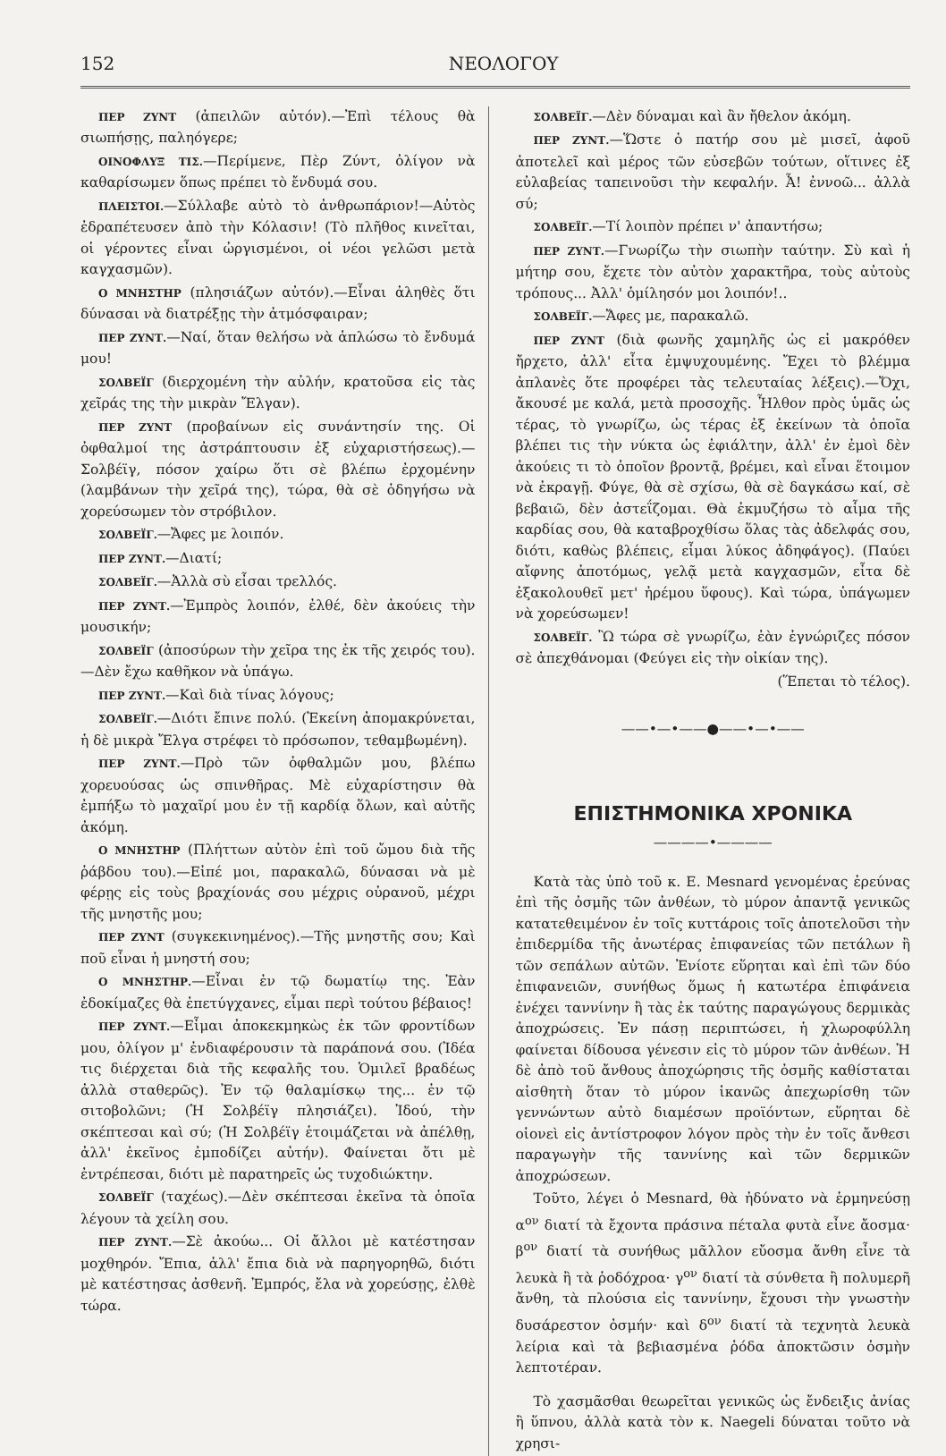152 ΝΕΟΛΟΓΟΥ
ΠΕΡ ΖΥΝΤ (ἀπειλῶν αὐτόν).—Ἐπὶ τέλους θὰ σιωπήσῃς, παληόγερε;
ΟΙΝΟΦΛΥΞ ΤΙΣ.—Περίμενε, Πὲρ Ζύντ, ὀλίγον νὰ καθαρίσωμεν ὅπως πρέπει τὸ ἔνδυμά σου.
ΠΛΕΙΣΤΟΙ.—Σύλλαβε αὐτὸ τὸ ἀνθρωπάριον!—Αὐτὸς ἐδραπέτευσεν ἀπὸ τὴν Κόλασιν! (Τὸ πλῆθος κινεῖται, οἱ γέροντες εἶναι ὠργισμένοι, οἱ νέοι γελῶσι μετὰ καγχασμῶν).
Ο ΜΝΗΣΤΗΡ (πλησιάζων αὐτόν).—Εἶναι ἀληθὲς ὅτι δύνασαι νὰ διατρέξῃς τὴν ἀτμόσφαιραν;
ΠΕΡ ΖΥΝΤ.—Ναί, ὅταν θελήσω νὰ ἁπλώσω τὸ ἔνδυμά μου!
ΣΟΛΒΕΪΓ (διερχομένη τὴν αὐλήν, κρατοῦσα εἰς τὰς χεῖράς της τὴν μικρὰν Ἔλγαν).
ΠΕΡ ΖΥΝΤ (προβαίνων εἰς συνάντησίν της. Οἱ ὀφθαλμοί της ἀστράπτουσιν ἐξ εὐχαριστήσεως).—Σολβέϊγ, πόσον χαίρω ὅτι σὲ βλέπω ἐρχομένην (λαμβάνων τὴν χεῖρά της), τώρα, θὰ σὲ ὁδηγήσω νὰ χορεύσωμεν τὸν στρόβιλον.
ΣΟΛΒΕΪΓ.—Ἄφες με λοιπόν.
ΠΕΡ ΖΥΝΤ.—Διατί;
ΣΟΛΒΕΪΓ.—Ἀλλὰ σὺ εἶσαι τρελλός.
ΠΕΡ ΖΥΝΤ.—Ἐμπρὸς λοιπόν, ἐλθέ, δὲν ἀκούεις τὴν μουσικήν;
ΣΟΛΒΕΪΓ (ἀποσύρων τὴν χεῖρα της ἐκ τῆς χειρός του).—Δὲν ἔχω καθῆκον νὰ ὑπάγω.
ΠΕΡ ΖΥΝΤ.—Καὶ διὰ τίνας λόγους;
ΣΟΛΒΕΪΓ.—Διότι ἔπινε πολύ. (Ἐκείνη ἀπομακρύνεται, ἡ δὲ μικρὰ Ἔλγα στρέφει τὸ πρόσωπον, τεθαμβωμένη).
ΠΕΡ ΖΥΝΤ.—Πρὸ τῶν ὀφθαλμῶν μου, βλέπω χορευούσας ὡς σπινθῆρας. Μὲ εὐχαρίστησιν θὰ ἐμπήξω τὸ μαχαῖρί μου ἐν τῇ καρδίᾳ ὅλων, καὶ αὐτῆς ἀκόμη.
Ο ΜΝΗΣΤΗΡ (Πλήττων αὐτὸν ἐπὶ τοῦ ὤμου διὰ τῆς ῥάβδου του).—Εἰπέ μοι, παρακαλῶ, δύνασαι νὰ μὲ φέρῃς εἰς τοὺς βραχίονάς σου μέχρις οὐρανοῦ, μέχρι τῆς μνηστῆς μου;
ΠΕΡ ΖΥΝΤ (συγκεκινημένος).—Τῆς μνηστῆς σου; Καὶ ποῦ εἶναι ἡ μνηστή σου;
Ο ΜΝΗΣΤΗΡ.—Εἶναι ἐν τῷ δωματίῳ της. Ἐὰν ἐδοκίμαζες θὰ ἐπετύγχανες, εἶμαι περὶ τούτου βέβαιος!
ΠΕΡ ΖΥΝΤ.—Εἶμαι ἀποκεκμηκὼς ἐκ τῶν φροντίδων μου, ὀλίγον μ' ἐνδιαφέρουσιν τὰ παράπονά σου. (Ἰδέα τις διέρχεται διὰ τῆς κεφαλῆς του. Ὁμιλεῖ βραδέως ἀλλὰ σταθερῶς). Ἐν τῷ θαλαμίσκῳ της... ἐν τῷ σιτοβολῶνι; (Ἡ Σολβέϊγ πλησιάζει). Ἰδού, τὴν σκέπτεσαι καὶ σύ; (Ἡ Σολβέϊγ ἑτοιμάζεται νὰ ἀπέλθῃ, ἀλλ' ἐκεῖνος ἐμποδίζει αὐτήν). Φαίνεται ὅτι μὲ ἐντρέπεσαι, διότι μὲ παρατηρεῖς ὡς τυχοδιώκτην.
ΣΟΛΒΕΪΓ (ταχέως).—Δὲν σκέπτεσαι ἐκεῖνα τὰ ὁποῖα λέγουν τὰ χείλη σου.
ΠΕΡ ΖΥΝΤ.—Σὲ ἀκούω... Οἱ ἄλλοι μὲ κατέστησαν μοχθηρόν. Ἔπια, ἀλλ' ἔπια διὰ νὰ παρηγορηθῶ, διότι μὲ κατέστησας ἀσθενῆ. Ἐμπρός, ἔλα νὰ χορεύσῃς, ἐλθὲ τώρα.
ΣΟΛΒΕΪΓ.—Δὲν δύναμαι καὶ ἂν ἤθελον ἀκόμη.
ΠΕΡ ΖΥΝΤ.—Ὥστε ὁ πατήρ σου μὲ μισεῖ, ἀφοῦ ἀποτελεῖ καὶ μέρος τῶν εὐσεβῶν τούτων, οἵτινες ἐξ εὐλαβείας ταπεινοῦσι τὴν κεφαλήν. Ἆ! ἐννοῶ... ἀλλὰ σύ;
ΣΟΛΒΕΪΓ.—Τί λοιπὸν πρέπει ν' ἀπαντήσω;
ΠΕΡ ΖΥΝΤ.—Γνωρίζω τὴν σιωπὴν ταύτην. Σὺ καὶ ἡ μήτηρ σου, ἔχετε τὸν αὐτὸν χαρακτῆρα, τοὺς αὐτοὺς τρόπους... Ἀλλ' ὁμίλησόν μοι λοιπόν!..
ΣΟΛΒΕΪΓ.—Ἄφες με, παρακαλῶ.
ΠΕΡ ΖΥΝΤ (διὰ φωνῆς χαμηλῆς ὡς εἰ μακρόθεν ἤρχετο, ἀλλ' εἶτα ἐμψυχουμένης. Ἔχει τὸ βλέμμα ἀπλανὲς ὅτε προφέρει τὰς τελευταίας λέξεις).—Ὄχι, ἄκουσέ με καλά, μετὰ προσοχῆς. Ἦλθον πρὸς ὑμᾶς ὡς τέρας, τὸ γνωρίζω, ὡς τέρας ἐξ ἐκείνων τὰ ὁποῖα βλέπει τις τὴν νύκτα ὡς ἐφιάλτην, ἀλλ' ἐν ἐμοὶ δὲν ἀκούεις τι τὸ ὁποῖον βροντᾷ, βρέμει, καὶ εἶναι ἕτοιμον νὰ ἐκραγῇ. Φύγε, θὰ σὲ σχίσω, θὰ σὲ δαγκάσω καί, σὲ βεβαιῶ, δὲν ἀστεΐζομαι. Θὰ ἐκμυζήσω τὸ αἷμα τῆς καρδίας σου, θὰ καταβροχθίσω ὅλας τὰς ἀδελφάς σου, διότι, καθὼς βλέπεις, εἶμαι λύκος ἀδηφάγος). (Παύει αἴφνης ἀποτόμως, γελᾷ μετὰ καγχασμῶν, εἶτα δὲ ἐξακολουθεῖ μετ' ἠρέμου ὕφους). Καὶ τώρα, ὑπάγωμεν νὰ χορεύσωμεν!
ΣΟΛΒΕΪΓ. Ὢ τώρα σὲ γνωρίζω, ἐὰν ἐγνώριζες πόσον σὲ ἀπεχθάνομαι (Φεύγει εἰς τὴν οἰκίαν της).
(Ἕπεται τὸ τέλος).
——•—•——●——•—•——
ΕΠΙΣΤΗΜΟΝΙΚΑ ΧΡΟΝΙΚΑ
————•————
Κατὰ τὰς ὑπὸ τοῦ κ. E. Mesnard γενομένας ἐρεύνας ἐπὶ τῆς ὀσμῆς τῶν ἀνθέων, τὸ μύρον ἀπαντᾷ γενικῶς κατατεθειμένον ἐν τοῖς κυττάροις τοῖς ἀποτελοῦσι τὴν ἐπιδερμίδα τῆς ἀνωτέρας ἐπιφανείας τῶν πετάλων ἢ τῶν σεπάλων αὐτῶν. Ἐνίοτε εὕρηται καὶ ἐπὶ τῶν δύο ἐπιφανειῶν, συνήθως ὅμως ἡ κατωτέρα ἐπιφάνεια ἐνέχει ταννίνην ἢ τὰς ἐκ ταύτης παραγώγους δερμικὰς ἀποχρώσεις. Ἐν πάσῃ περιπτώσει, ἡ χλωροφύλλη φαίνεται δίδουσα γένεσιν εἰς τὸ μύρον τῶν ἀνθέων. Ἡ δὲ ἀπὸ τοῦ ἄνθους ἀποχώρησις τῆς ὀσμῆς καθίσταται αἰσθητὴ ὅταν τὸ μύρον ἱκανῶς ἀπεχωρίσθη τῶν γεννώντων αὐτὸ διαμέσων προϊόντων, εὕρηται δὲ οἱονεὶ εἰς ἀντίστροφον λόγον πρὸς τὴν ἐν τοῖς ἄνθεσι παραγωγὴν τῆς ταννίνης καὶ τῶν δερμικῶν ἀποχρώσεων.
Τοῦτο, λέγει ὁ Mesnard, θὰ ἠδύνατο νὰ ἑρμηνεύσῃ α<sup>ον</sup> διατί τὰ ἔχοντα πράσινα πέταλα φυτὰ εἶνε ἄοσμα· β<sup>ον</sup> διατί τὰ συνήθως μᾶλλον εὔοσμα ἄνθη εἶνε τὰ λευκὰ ἢ τὰ ῥοδόχροα· γ<sup>ον</sup> διατί τὰ σύνθετα ἢ πολυμερῆ ἄνθη, τὰ πλούσια εἰς ταννίνην, ἔχουσι τὴν γνωστὴν δυσάρεστον ὀσμήν· καὶ δ<sup>ον</sup> διατί τὰ τεχνητὰ λευκὰ λείρια καὶ τὰ βεβιασμένα ῥόδα ἀποκτῶσιν ὀσμὴν λεπτοτέραν.
Τὸ χασμᾶσθαι θεωρεῖται γενικῶς ὡς ἔνδειξις ἀνίας ἢ ὕπνου, ἀλλὰ κατὰ τὸν κ. Naegeli δύναται τοῦτο νὰ χρησι-